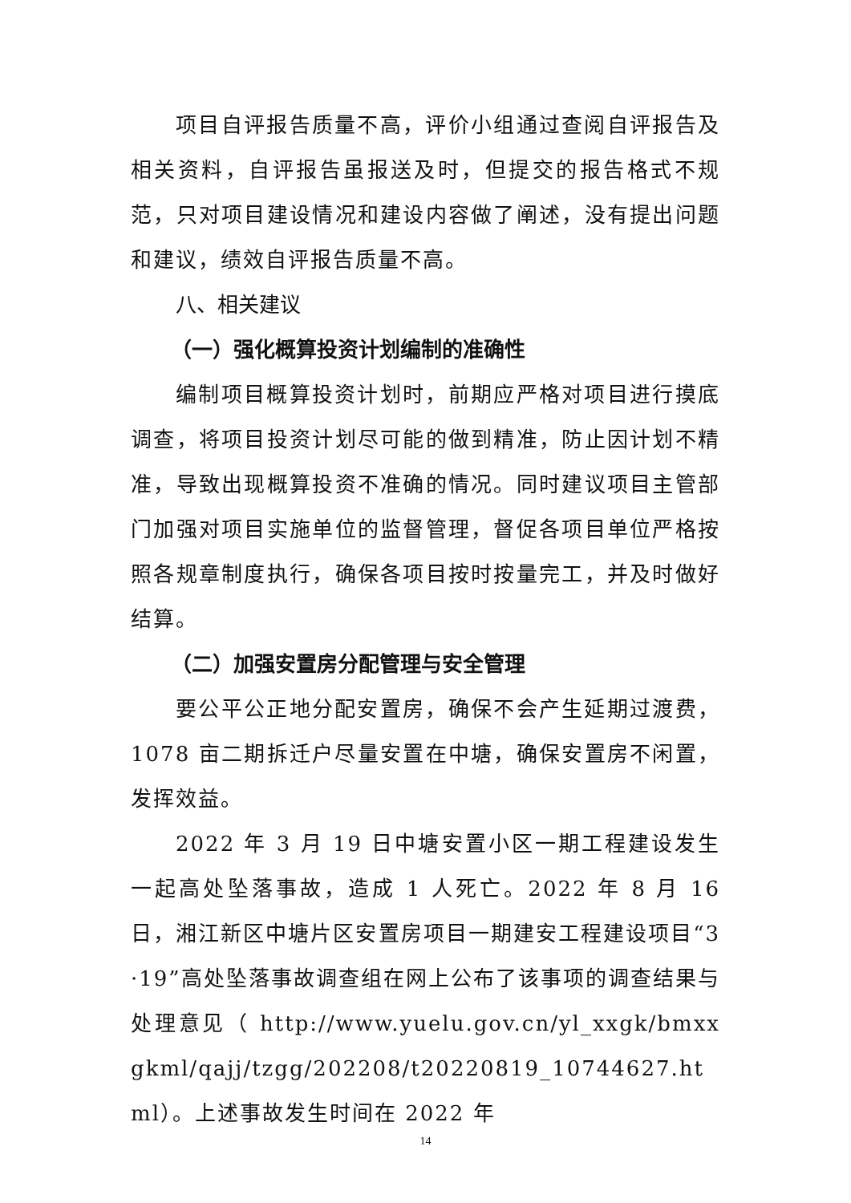项目自评报告质量不高，评价小组通过查阅自评报告及相关资料，自评报告虽报送及时，但提交的报告格式不规范，只对项目建设情况和建设内容做了阐述，没有提出问题和建议，绩效自评报告质量不高。
八、相关建议
（一）强化概算投资计划编制的准确性
编制项目概算投资计划时，前期应严格对项目进行摸底调查，将项目投资计划尽可能的做到精准，防止因计划不精准，导致出现概算投资不准确的情况。同时建议项目主管部门加强对项目实施单位的监督管理，督促各项目单位严格按照各规章制度执行，确保各项目按时按量完工，并及时做好结算。
（二）加强安置房分配管理与安全管理
要公平公正地分配安置房，确保不会产生延期过渡费，1078 亩二期拆迁户尽量安置在中塘，确保安置房不闲置，发挥效益。
2022 年 3 月 19 日中塘安置小区一期工程建设发生一起高处坠落事故，造成 1 人死亡。2022 年 8 月 16 日，湘江新区中塘片区安置房项目一期建安工程建设项目“3·19”高处坠落事故调查组在网上公布了该事项的调查结果与处理意见（ http://www.yuelu.gov.cn/yl_xxgk/bmxxgkml/qajj/tzgg/202208/t20220819_10744627.html）。上述事故发生时间在 2022 年
14